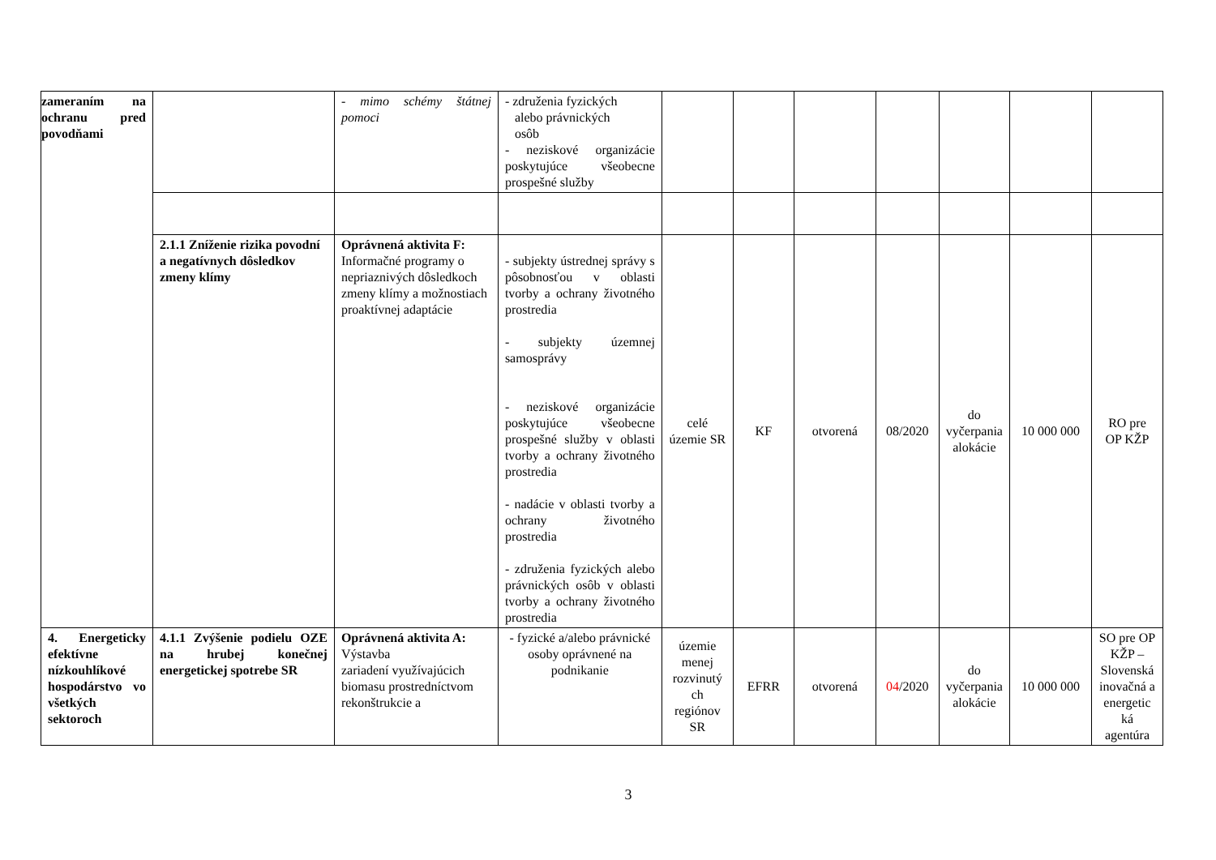| zameraním na ochranu pred povodňami | | - mimo schémy štátnej pomoci | - združenia fyzických alebo právnických osôb - neziskové organizácie poskytujúce všeobecne prospešné služby | | | | | | | |
| | 2.1.1 Zníženie rizika povodní a negatívnych dôsledkov zmeny klímy | Oprávnená aktivita F: Informačné programy o nepriaznivých dôsledkoch zmeny klímy a možnostiach proaktívnej adaptácie | - subjekty ústrednej správy s pôsobnosťou v oblasti tvorby a ochrany životného prostredia - subjekty územnej samosprávy - neziskové organizácie poskytujúce všeobecne prospešné služby v oblasti tvorby a ochrany životného prostredia - nadácie v oblasti tvorby a ochrany životného prostredia - združenia fyzických alebo právnických osôb v oblasti tvorby a ochrany životného prostredia | celé územie SR | KF | otvorená | 08/2020 | do vyčerpania alokácie | 10 000 000 | RO pre OP KŽP |
| 4. Energeticky efektívne nízkouhlíkové hospodárstvo vo všetkých sektoroch | 4.1.1 Zvýšenie podielu OZE na hrubej konečnej energetickej spotrebe SR | Oprávnená aktivita A: Výstavba zariadení využívajúcich biomasu prostredníctvom rekonštrukcie a | - fyzické a/alebo právnické osoby oprávnené na podnikanie | územie menej rozvinutý ch regiónov SR | EFRR | otvorená | 04 /2020 | do vyčerpania alokácie | 10 000 000 | SO pre OP KŽP – Slovenská inovačná a energetic ká agentúra |
3